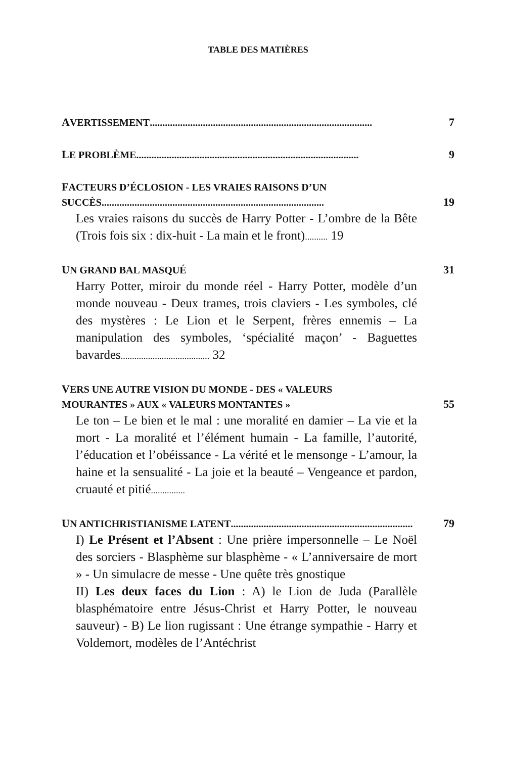TABLE DES MATIÈRES
AVERTISSEMENT ........................................................................................ 7
LE PROBLÈME ........................................................................................ 9
FACTEURS D’ÉCLOSION - LES VRAIES RAISONS D’UN
SUCCÈS........................................................................................ 19
Les vraies raisons du succès de Harry Potter - L’ombre de la Bête (Trois fois six : dix-huit - La main et le front).......... 19
UN GRAND BAL MASQUÉ 31
Harry Potter, miroir du monde réel - Harry Potter, modèle d’un monde nouveau - Deux trames, trois claviers - Les symboles, clé des mystères : Le Lion et le Serpent, frères ennemis – La manipulation des symboles, ‘spécialité maçon’ - Baguettes bavardes....................................... 32
VERS UNE AUTRE VISION DU MONDE - DES « VALEURS
MOURANTES » AUX « VALEURS MONTANTES » 55
Le ton – Le bien et le mal : une moralité en damier – La vie et la mort - La moralité et l’élément humain - La famille, l’autorité, l’éducation et l’obéissance - La vérité et le mensonge - L’amour, la haine et la sensualité - La joie et la beauté – Vengeance et pardon, cruauté et pitié...............
UN ANTICHRISTIANISME LATENT........................................................................ 79
I) Le Présent et l’Absent : Une prière impersonnelle – Le Noël des sorciers - Blasphème sur blasphème - « L’anniversaire de mort » - Un simulacre de messe - Une quête très gnostique
II) Les deux faces du Lion : A) le Lion de Juda (Parallèle blasphématoire entre Jésus-Christ et Harry Potter, le nouveau sauveur) - B) Le lion rugissant : Une étrange sympathie - Harry et Voldemort, modèles de l’Antéchrist